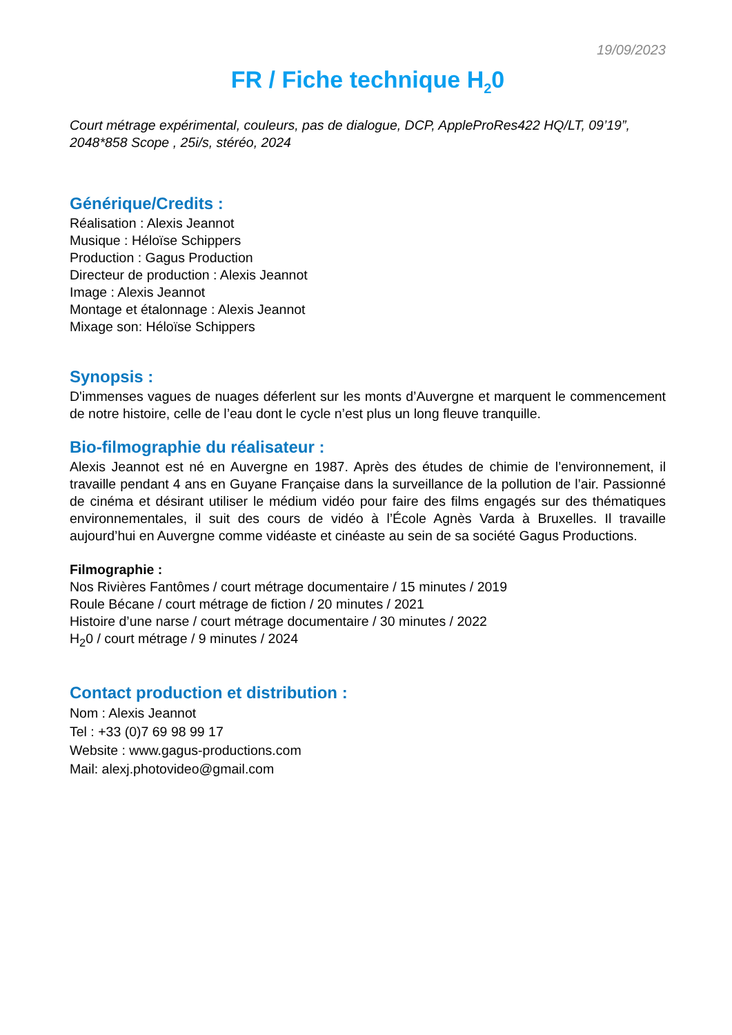19/09/2023
FR / Fiche technique H<sub>2</sub>0
Court métrage expérimental, couleurs, pas de dialogue, DCP, AppleProRes422 HQ/LT, 09’19”, 2048*858 Scope , 25i/s, stéréo, 2024
Générique/Credits :
Réalisation : Alexis Jeannot
Musique : Héloïse Schippers
Production : Gagus Production
Directeur de production : Alexis Jeannot
Image : Alexis Jeannot
Montage et étalonnage : Alexis Jeannot
Mixage son: Héloïse Schippers
Synopsis :
D'immenses vagues de nuages déferlent sur les monts d’Auvergne et marquent le commencement de notre histoire, celle de l’eau dont le cycle n’est plus un long fleuve tranquille.
Bio-filmographie du réalisateur :
Alexis Jeannot est né en Auvergne en 1987. Après des études de chimie de l’environnement, il travaille pendant 4 ans en Guyane Française dans la surveillance de la pollution de l’air. Passionné de cinéma et désirant utiliser le médium vidéo pour faire des films engagés sur des thématiques environnementales, il suit des cours de vidéo à l’École Agnès Varda à Bruxelles. Il travaille aujourd’hui en Auvergne comme vidéaste et cinéaste au sein de sa société Gagus Productions.
Filmographie :
Nos Rivières Fantômes / court métrage documentaire / 15 minutes / 2019
Roule Bécane / court métrage de fiction / 20 minutes / 2021
Histoire d’une narse / court métrage documentaire / 30 minutes / 2022
H<sub>2</sub>0 / court métrage / 9 minutes / 2024
Contact production et distribution :
Nom : Alexis Jeannot
Tel : +33 (0)7 69 98 99 17
Website : www.gagus-productions.com
Mail: alexj.photovideo@gmail.com